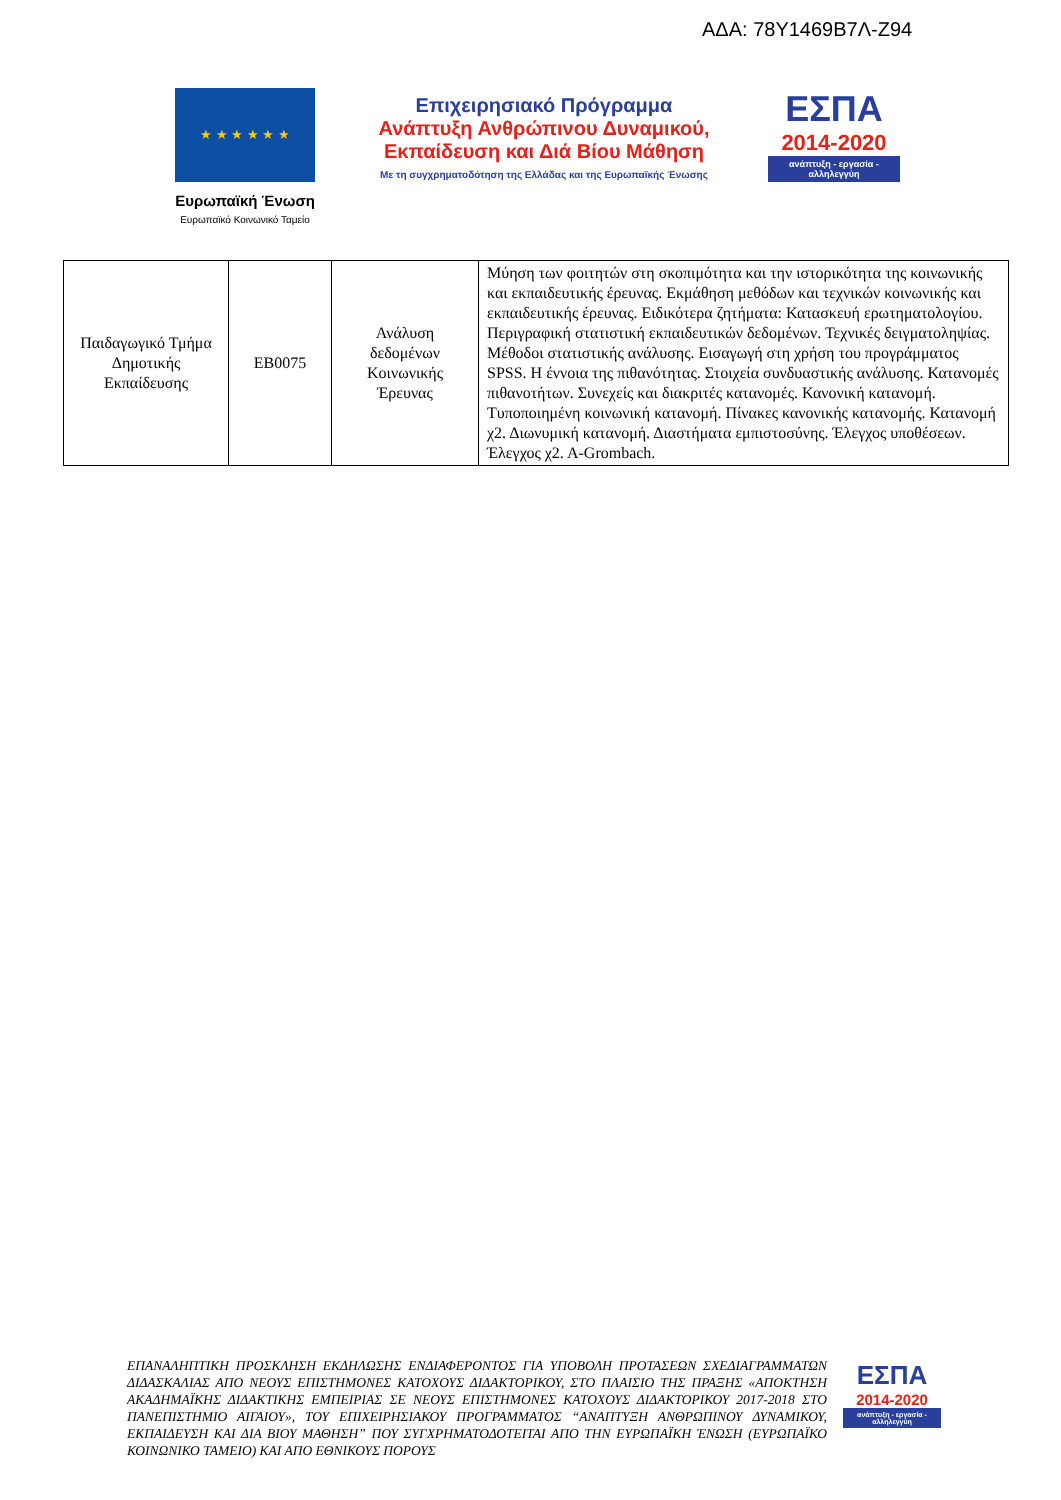ΑΔΑ: 78Υ1469Β7Λ-Ζ94
★ ★ ★ ★ ★ ★
Ευρωπαϊκή Ένωση
Ευρωπαϊκό Κοινωνικό Ταμείο
Επιχειρησιακό Πρόγραμμα
Ανάπτυξη Ανθρώπινου Δυναμικού,
Εκπαίδευση και Διά Βίου Μάθηση
Με τη συγχρηματοδότηση της Ελλάδας και της Ευρωπαϊκής Ένωσης
ΕΣΠΑ
2014-2020
ανάπτυξη - εργασία - αλληλεγγύη
| Παιδαγωγικό Τμήμα Δημοτικής Εκπαίδευσης | ΕΒ0075 | Ανάλυση δεδομένων Κοινωνικής Έρευνας | Μύηση των φοιτητών στη σκοπιμότητα και την ιστορικότητα της κοινωνικής και εκπαιδευτικής έρευνας. Εκμάθηση μεθόδων και τεχνικών κοινωνικής και εκπαιδευτικής έρευνας. Ειδικότερα ζητήματα: Κατασκευή ερωτηματολογίου. Περιγραφική στατιστική εκπαιδευτικών δεδομένων. Τεχνικές δειγματοληψίας. Μέθοδοι στατιστικής ανάλυσης. Εισαγωγή στη χρήση του προγράμματος SPSS. Η έννοια της πιθανότητας. Στοιχεία συνδυαστικής ανάλυσης. Κατανομές πιθανοτήτων. Συνεχείς και διακριτές κατανομές. Κανονική κατανομή. Τυποποιημένη κοινωνική κατανομή. Πίνακες κανονικής κατανομής. Κατανομή χ2. Διωνυμική κατανομή. Διαστήματα εμπιστοσύνης. Έλεγχος υποθέσεων. Έλεγχος χ2. Α-Grombach. |
ΕΠΑΝΑΛΗΠΤΙΚΗ ΠΡΟΣΚΛΗΣΗ ΕΚΔΗΛΩΣΗΣ ΕΝΔΙΑΦΕΡΟΝΤΟΣ ΓΙΑ ΥΠΟΒΟΛΗ ΠΡΟΤΑΣΕΩΝ ΣΧΕΔΙΑΓΡΑΜΜΑΤΩΝ ΔΙΔΑΣΚΑΛΙΑΣ ΑΠΟ ΝΕΟΥΣ ΕΠΙΣΤΗΜΟΝΕΣ ΚΑΤΟΧΟΥΣ ΔΙΔΑΚΤΟΡΙΚΟΥ, ΣΤΟ ΠΛΑΙΣΙΟ ΤΗΣ ΠΡΑΞΗΣ «ΑΠΟΚΤΗΣΗ ΑΚΑΔΗΜΑΪΚΗΣ ΔΙΔΑΚΤΙΚΗΣ ΕΜΠΕΙΡΙΑΣ ΣΕ ΝΕΟΥΣ ΕΠΙΣΤΗΜΟΝΕΣ ΚΑΤΟΧΟΥΣ ΔΙΔΑΚΤΟΡΙΚΟΥ 2017-2018 ΣΤΟ ΠΑΝΕΠΙΣΤΗΜΙΟ ΑΙΓΑΙΟΥ», ΤΟΥ ΕΠΙΧΕΙΡΗΣΙΑΚΟΥ ΠΡΟΓΡΑΜΜΑΤΟΣ “ΑΝΑΠΤΥΞΗ ΑΝΘΡΩΠΙΝΟΥ ΔΥΝΑΜΙΚΟΥ, ΕΚΠΑΙΔΕΥΣΗ ΚΑΙ ΔΙΑ ΒΙΟΥ ΜΑΘΗΣΗ” ΠΟΥ ΣΥΓΧΡΗΜΑΤΟΔΟΤΕΙΤΑΙ ΑΠΟ ΤΗΝ ΕΥΡΩΠΑΪΚΗ ΈΝΩΣΗ (ΕΥΡΩΠΑΪΚΟ ΚΟΙΝΩΝΙΚΟ ΤΑΜΕΙΟ) ΚΑΙ ΑΠΟ ΕΘΝΙΚΟΥΣ ΠΟΡΟΥΣ
ΕΣΠΑ
2014-2020
ανάπτυξη - εργασία - αλληλεγγύη